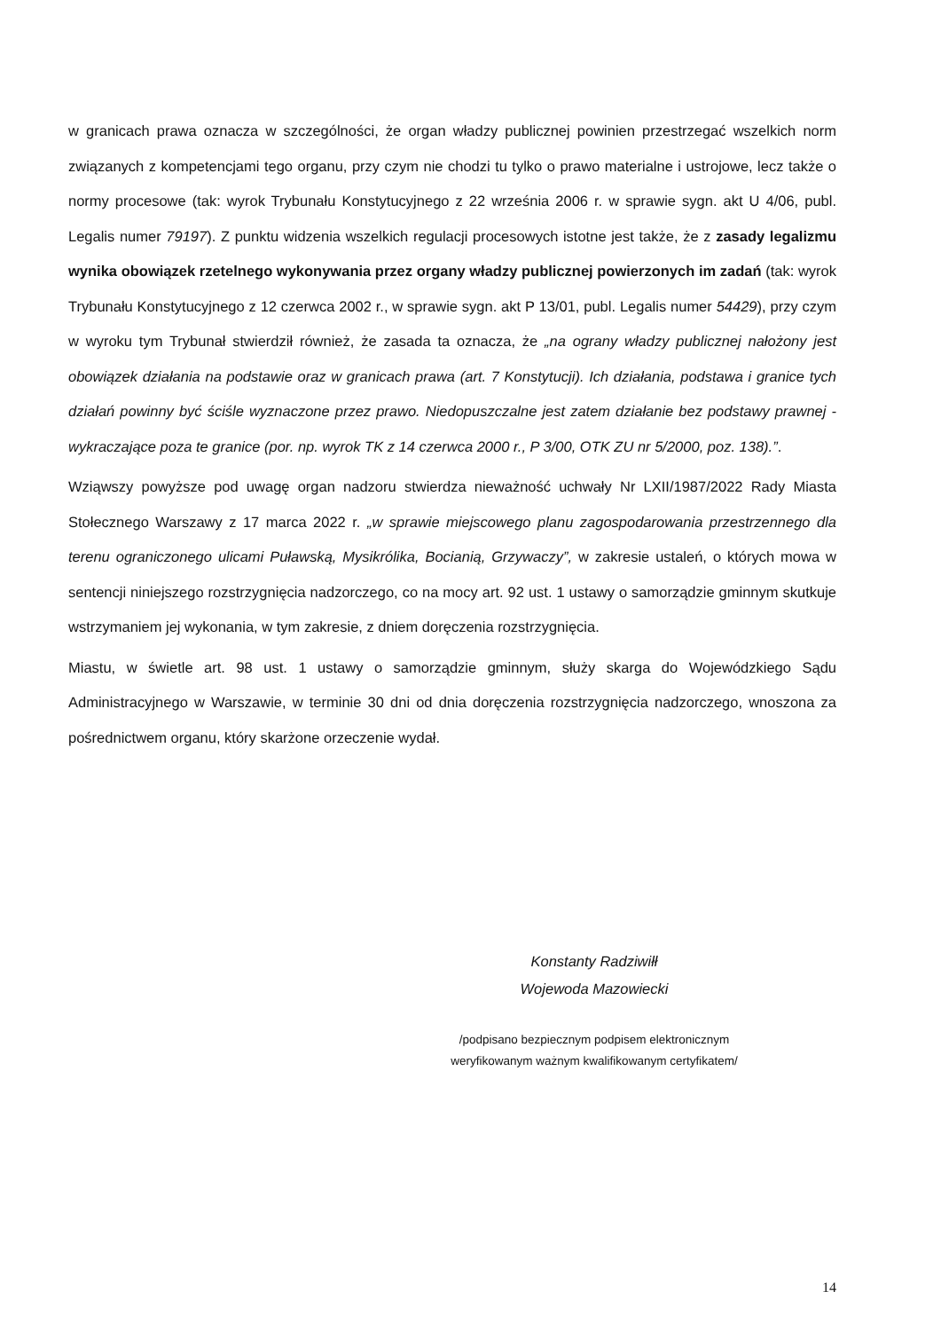w granicach prawa oznacza w szczególności, że organ władzy publicznej powinien przestrzegać wszelkich norm związanych z kompetencjami tego organu, przy czym nie chodzi tu tylko o prawo materialne i ustrojowe, lecz także o normy procesowe (tak: wyrok Trybunału Konstytucyjnego z 22 września 2006 r. w sprawie sygn. akt U 4/06, publ. Legalis numer 79197). Z punktu widzenia wszelkich regulacji procesowych istotne jest także, że z zasady legalizmu wynika obowiązek rzetelnego wykonywania przez organy władzy publicznej powierzonych im zadań (tak: wyrok Trybunału Konstytucyjnego z 12 czerwca 2002 r., w sprawie sygn. akt P 13/01, publ. Legalis numer 54429), przy czym w wyroku tym Trybunał stwierdził również, że zasada ta oznacza, że „na ograny władzy publicznej nałożony jest obowiązek działania na podstawie oraz w granicach prawa (art. 7 Konstytucji). Ich działania, podstawa i granice tych działań powinny być ściśle wyznaczone przez prawo. Niedopuszczalne jest zatem działanie bez podstawy prawnej - wykraczające poza te granice (por. np. wyrok TK z 14 czerwca 2000 r., P 3/00, OTK ZU nr 5/2000, poz. 138).”.
Wziąwszy powyższe pod uwagę organ nadzoru stwierdza nieważność uchwały Nr LXII/1987/2022 Rady Miasta Stołecznego Warszawy z 17 marca 2022 r. „w sprawie miejscowego planu zagospodarowania przestrzennego dla terenu ograniczonego ulicami Puławską, Mysikrólika, Bocianią, Grzywaczy”, w zakresie ustaleń, o których mowa w sentencji niniejszego rozstrzygnięcia nadzorczego, co na mocy art. 92 ust. 1 ustawy o samorządzie gminnym skutkuje wstrzymaniem jej wykonania, w tym zakresie, z dniem doręczenia rozstrzygnięcia.
Miastu, w świetle art. 98 ust. 1 ustawy o samorządzie gminnym, służy skarga do Wojewódzkiego Sądu Administracyjnego w Warszawie, w terminie 30 dni od dnia doręczenia rozstrzygnięcia nadzorczego, wnoszona za pośrednictwem organu, który skarżone orzeczenie wydał.
Konstanty Radziwiłł
Wojewoda Mazowiecki
/podpisano bezpiecznym podpisem elektronicznym
weryfikowanym ważnym kwalifikowanym certyfikatem/
14